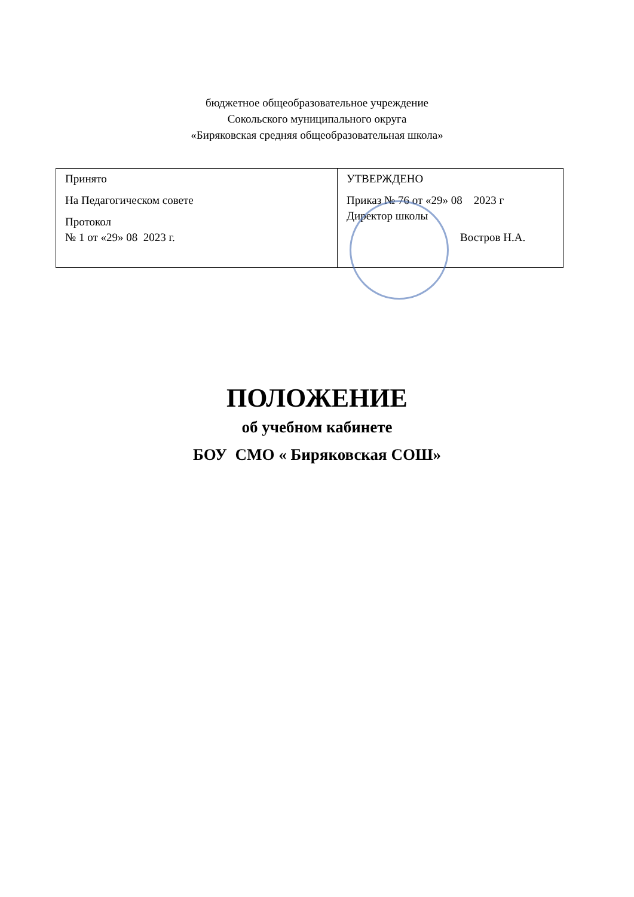бюджетное общеобразовательное учреждение
Сокольского муниципального округа
«Биряковская средняя общеобразовательная школа»
| Принято На Педагогическом совете Протокол № 1 от «29» 08 2023 г. | УТВЕРЖДЕНО Приказ № 76 от «29» 08 2023 г Директор школы Востров Н.А. |
ПОЛОЖЕНИЕ
об учебном кабинете
БОУ СМО « Биряковская СОШ»